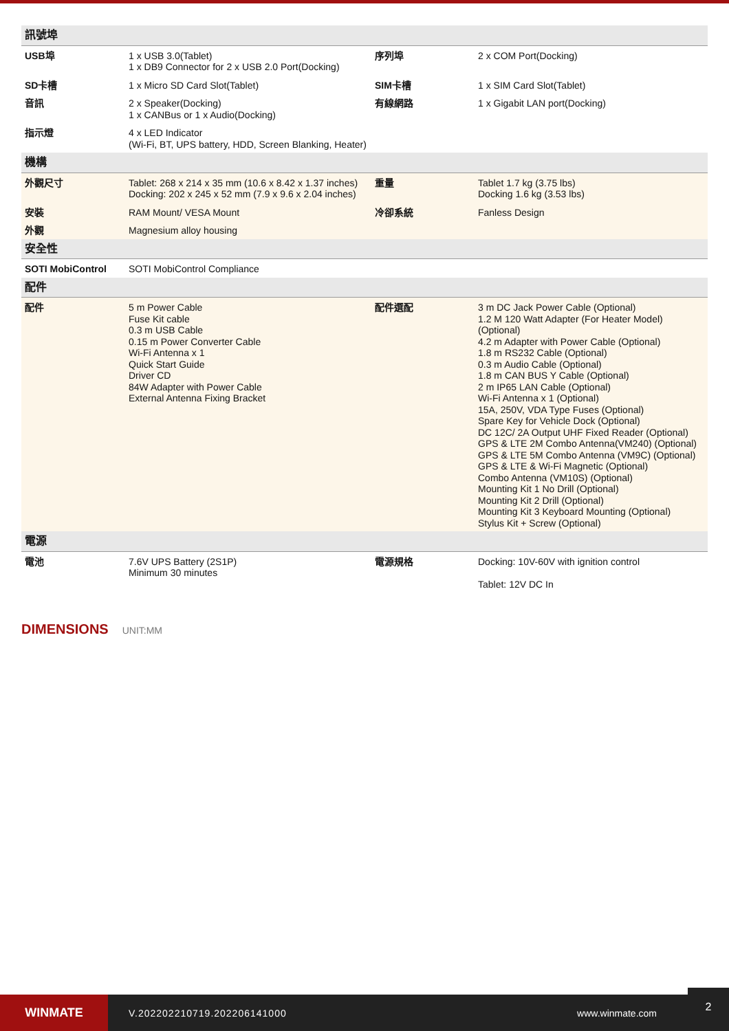| 訊號埠 | | | |
| USB埠 | 1 x USB 3.0(Tablet) 1 x DB9 Connector for 2 x USB 2.0 Port(Docking) | 序列埠 | 2 x COM Port(Docking) |
| SD卡槽 | 1 x Micro SD Card Slot(Tablet) | SIM卡槽 | 1 x SIM Card Slot(Tablet) |
| 音訊 | 2 x Speaker(Docking) 1 x CANBus or 1 x Audio(Docking) | 有線網路 | 1 x Gigabit LAN port(Docking) |
| 指示燈 | 4 x LED Indicator (Wi-Fi, BT, UPS battery, HDD, Screen Blanking, Heater) | | |
| 機構 | | | |
| 外觀尺寸 | Tablet: 268 x 214 x 35 mm (10.6 x 8.42 x 1.37 inches) Docking: 202 x 245 x 52 mm (7.9 x 9.6 x 2.04 inches) | 重量 | Tablet 1.7 kg (3.75 lbs) Docking 1.6 kg (3.53 lbs) |
| 安裝 | RAM Mount/ VESA Mount | 冷卻系統 | Fanless Design |
| 外觀 | Magnesium alloy housing | | |
| 安全性 | | | |
| SOTI MobiControl | SOTI MobiControl Compliance | | |
| 配件 | | | |
| 配件 | 5 m Power Cable Fuse Kit cable 0.3 m USB Cable 0.15 m Power Converter Cable Wi-Fi Antenna x 1 Quick Start Guide Driver CD 84W Adapter with Power Cable External Antenna Fixing Bracket | 配件選配 | 3 m DC Jack Power Cable (Optional) 1.2 M 120 Watt Adapter (For Heater Model) (Optional) 4.2 m Adapter with Power Cable (Optional) 1.8 m RS232 Cable (Optional) 0.3 m Audio Cable (Optional) 1.8 m CAN BUS Y Cable (Optional) 2 m IP65 LAN Cable (Optional) Wi-Fi Antenna x 1 (Optional) 15A, 250V, VDA Type Fuses (Optional) Spare Key for Vehicle Dock (Optional) DC 12C/ 2A Output UHF Fixed Reader (Optional) GPS & LTE 2M Combo Antenna(VM240) (Optional) GPS & LTE 5M Combo Antenna (VM9C) (Optional) GPS & LTE & Wi-Fi Magnetic (Optional) Combo Antenna (VM10S) (Optional) Mounting Kit 1 No Drill (Optional) Mounting Kit 2 Drill (Optional) Mounting Kit 3 Keyboard Mounting (Optional) Stylus Kit + Screw (Optional) |
| 電源 | | | |
| 電池 | 7.6V UPS Battery (2S1P) Minimum 30 minutes | 電源規格 | Docking: 10V-60V with ignition control Tablet: 12V DC In |
DIMENSIONS UNIT:MM
WINMATE
V.202202210719.202206141000 www.winmate.com
2